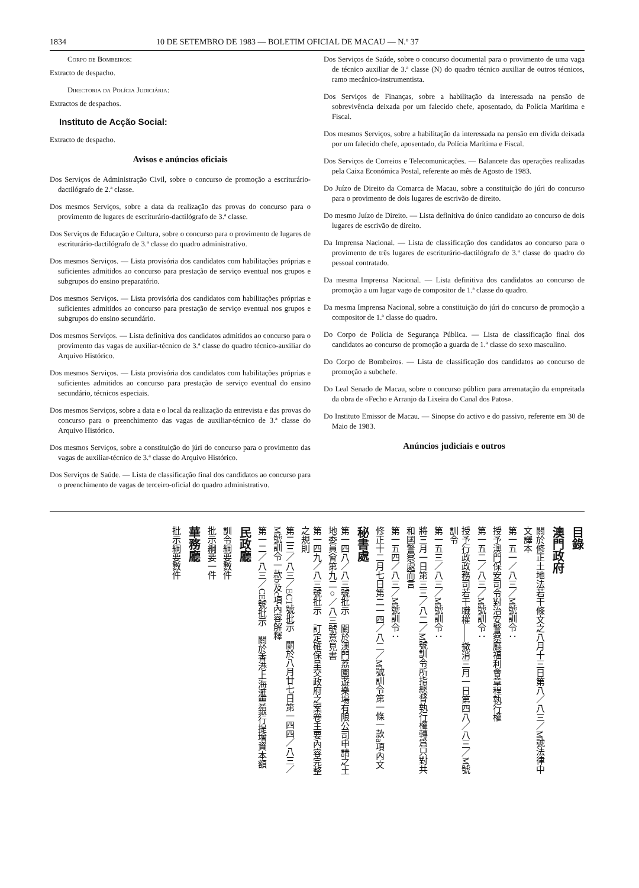1834 10 DE SETEMBRO DE 1983 — BOLETIM OFICIAL DE MACAU — N.º 37
Corpo de Bombeiros:
Extracto de despacho.
Directoria da Polícia Judiciária:
Extractos de despachos.
Instituto de Acção Social:
Extracto de despacho.
Avisos e anúncios oficiais
Dos Serviços de Administração Civil, sobre o concurso de promoção a escriturário-dactilógrafo de 2.ª classe.
Dos mesmos Serviços, sobre a data da realização das provas do concurso para o provimento de lugares de escriturário-dactilógrafo de 3.ª classe.
Dos Serviços de Educação e Cultura, sobre o concurso para o provimento de lugares de escriturário-dactilógrafo de 3.ª classe do quadro administrativo.
Dos mesmos Serviços. — Lista provisória dos candidatos com habilitações próprias e suficientes admitidos ao concurso para prestação de serviço eventual nos grupos e subgrupos do ensino preparatório.
Dos mesmos Serviços. — Lista provisória dos candidatos com habilitações próprias e suficientes admitidos ao concurso para prestação de serviço eventual nos grupos e subgrupos do ensino secundário.
Dos mesmos Serviços. — Lista definitiva dos candidatos admitidos ao concurso para o provimento das vagas de auxiliar-técnico de 3.ª classe do quadro técnico-auxiliar do Arquivo Histórico.
Dos mesmos Serviços. — Lista provisória dos candidatos com habilitações próprias e suficientes admitidos ao concurso para prestação de serviço eventual do ensino secundário, técnicos especiais.
Dos mesmos Serviços, sobre a data e o local da realização da entrevista e das provas do concurso para o preenchimento das vagas de auxiliar-técnico de 3.ª classe do Arquivo Histórico.
Dos mesmos Serviços, sobre a constituição do júri do concurso para o provimento das vagas de auxiliar-técnico de 3.ª classe do Arquivo Histórico.
Dos Serviços de Saúde. — Lista de classificação final dos candidatos ao concurso para o preenchimento de vagas de terceiro-oficial do quadro administrativo.
Dos Serviços de Saúde, sobre o concurso documental para o provimento de uma vaga de técnico auxiliar de 3.ª classe (N) do quadro técnico auxiliar de outros técnicos, ramo mecânico-instrumentista.
Dos Serviços de Finanças, sobre a habilitação da interessada na pensão de sobrevivência deixada por um falecido chefe, aposentado, da Polícia Marítima e Fiscal.
Dos mesmos Serviços, sobre a habilitação da interessada na pensão em dívida deixada por um falecido chefe, aposentado, da Polícia Marítima e Fiscal.
Dos Serviços de Correios e Telecomunicações. — Balancete das operações realizadas pela Caixa Económica Postal, referente ao mês de Agosto de 1983.
Do Juízo de Direito da Comarca de Macau, sobre a constituição do júri do concurso para o provimento de dois lugares de escrivão de direito.
Do mesmo Juízo de Direito. — Lista definitiva do único candidato ao concurso de dois lugares de escrivão de direito.
Da Imprensa Nacional. — Lista de classificação dos candidatos ao concurso para o provimento de três lugares de escriturário-dactilógrafo de 3.ª classe do quadro do pessoal contratado.
Da mesma Imprensa Nacional. — Lista definitiva dos candidatos ao concurso de promoção a um lugar vago de compositor de 1.ª classe do quadro.
Da mesma Imprensa Nacional, sobre a constituição do júri do concurso de promoção a compositor de 1.ª classe do quadro.
Do Corpo de Polícia de Segurança Pública. — Lista de classificação final dos candidatos ao concurso de promoção a guarda de 1.ª classe do sexo masculino.
Do Corpo de Bombeiros. — Lista de classificação dos candidatos ao concurso de promoção a subchefe.
Do Leal Senado de Macau, sobre o concurso público para arrematação da empreitada da obra de «Fecho e Arranjo da Lixeira do Canal dos Patos».
Do Instituto Emissor de Macau. — Sinopse do activo e do passivo, referente em 30 de Maio de 1983.
Anúncios judiciais e outros
目錄
澳門政府
關於修正土地法若干條文之八月十三日第八／八三／M號法律中文譯本
第一五一／八三／M號訓令：
授予澳門保安司令對治安警察廳福利會章程執行權
第一五二／八三／M號訓令：
授予行政政務司若干職權——撤消三月一日第四八／八三／M號訓令
第一五三／八三／M號訓令：
將三月一日第三三／八二／M號訓令所指總督執行權轉爲只對共和國警察處而言
第一五四／八三／M號訓令：
修正十二月七日第二一四／八二／M號訓令第一條一款a項內文
秘書處
第一四八／八三號批示　關於澳門荔園遊樂場有限公司申請之土地委員會第九二○／八三號意見書
第一四九／八三號批示　訂定確保呈交政府之案卷主要內容完整之規則
第二三／八三／ECT號批示　關於八月廿七日第一四四／八三／M號訓令一款b及c項內容解釋
第一二／八三／CE號批示　關於香港上海滙豐銀行提增資本額
民政廳
訓令綱要數件
批示綱要一件
華務廳
批示綱要數件